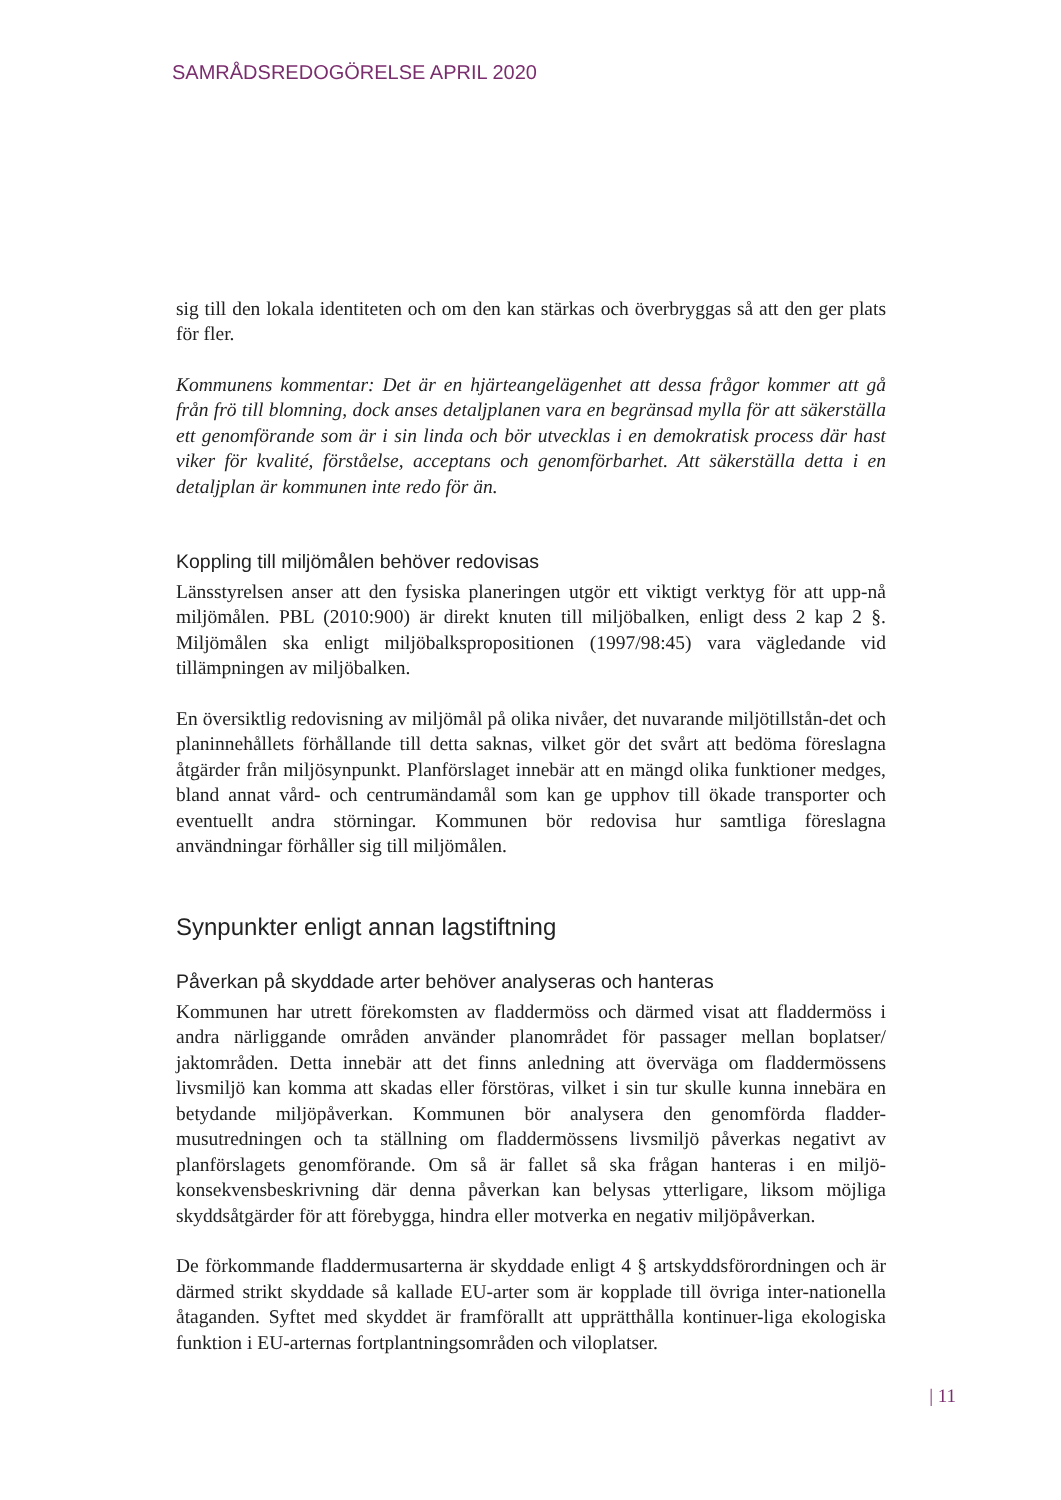SAMRÅDSREDOGÖRELSE APRIL 2020
sig till den lokala identiteten och om den kan stärkas och överbryggas så att den ger plats för fler.
Kommunens kommentar: Det är en hjärteangelägenhet att dessa frågor kommer att gå från frö till blomning, dock anses detaljplanen vara en begränsad mylla för att säkerställa ett genomförande som är i sin linda och bör utvecklas i en demokratisk process där hast viker för kvalité, förståelse, acceptans och genomförbarhet. Att säkerställa detta i en detaljplan är kommunen inte redo för än.
Koppling till miljömålen behöver redovisas
Länsstyrelsen anser att den fysiska planeringen utgör ett viktigt verktyg för att upp-nå miljömålen. PBL (2010:900) är direkt knuten till miljöbalken, enligt dess 2 kap 2 §. Miljömålen ska enligt miljöbalkspropositionen (1997/98:45) vara vägledande vid tillämpningen av miljöbalken.
En översiktlig redovisning av miljömål på olika nivåer, det nuvarande miljötillstån-det och planinnehållets förhållande till detta saknas, vilket gör det svårt att bedöma föreslagna åtgärder från miljösynpunkt. Planförslaget innebär att en mängd olika funktioner medges, bland annat vård- och centrumändamål som kan ge upphov till ökade transporter och eventuellt andra störningar. Kommunen bör redovisa hur samtliga föreslagna användningar förhåller sig till miljömålen.
Synpunkter enligt annan lagstiftning
Påverkan på skyddade arter behöver analyseras och hanteras
Kommunen har utrett förekomsten av fladdermöss och därmed visat att fladdermöss i andra närliggande områden använder planområdet för passager mellan boplatser/ jaktområden. Detta innebär att det finns anledning att överväga om fladdermössens livsmiljö kan komma att skadas eller förstöras, vilket i sin tur skulle kunna innebära en betydande miljöpåverkan. Kommunen bör analysera den genomförda fladder-musutredningen och ta ställning om fladdermössens livsmiljö påverkas negativt av planförslagets genomförande. Om så är fallet så ska frågan hanteras i en miljö-konsekvensbeskrivning där denna påverkan kan belysas ytterligare, liksom möjliga skyddsåtgärder för att förebygga, hindra eller motverka en negativ miljöpåverkan.
De förkommande fladdermusarterna är skyddade enligt 4 § artskyddsförordningen och är därmed strikt skyddade så kallade EU-arter som är kopplade till övriga inter-nationella åtaganden. Syftet med skyddet är framförallt att upprätthålla kontinuer-liga ekologiska funktion i EU-arternas fortplantningsområden och viloplatser.
| 11